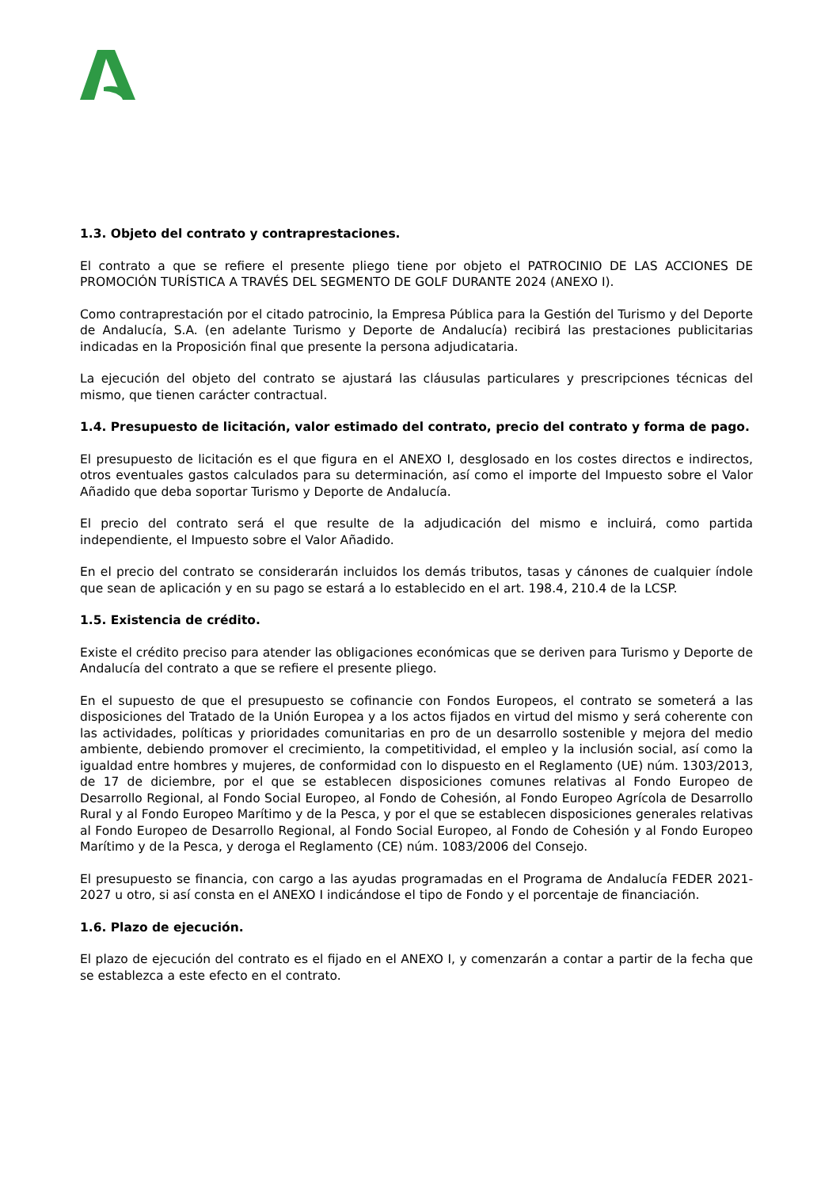1.3. Objeto del contrato y contraprestaciones.
El contrato a que se refiere el presente pliego tiene por objeto el PATROCINIO DE LAS ACCIONES DE PROMOCIÓN TURÍSTICA A TRAVÉS DEL SEGMENTO DE GOLF DURANTE 2024 (ANEXO I).
Como contraprestación por el citado patrocinio, la Empresa Pública para la Gestión del Turismo y del Deporte de Andalucía, S.A. (en adelante Turismo y Deporte de Andalucía) recibirá las prestaciones publicitarias indicadas en la Proposición final que presente la persona adjudicataria.
La ejecución del objeto del contrato se ajustará las cláusulas particulares y prescripciones técnicas del mismo, que tienen carácter contractual.
1.4. Presupuesto de licitación, valor estimado del contrato, precio del contrato y forma de pago.
El presupuesto de licitación es el que figura en el ANEXO I, desglosado en los costes directos e indirectos, otros eventuales gastos calculados para su determinación, así como el importe del Impuesto sobre el Valor Añadido que deba soportar Turismo y Deporte de Andalucía.
El precio del contrato será el que resulte de la adjudicación del mismo e incluirá, como partida independiente, el Impuesto sobre el Valor Añadido.
En el precio del contrato se considerarán incluidos los demás tributos, tasas y cánones de cualquier índole que sean de aplicación y en su pago se estará a lo establecido en el art. 198.4, 210.4 de la LCSP.
1.5. Existencia de crédito.
Existe el crédito preciso para atender las obligaciones económicas que se deriven para Turismo y Deporte de Andalucía del contrato a que se refiere el presente pliego.
En el supuesto de que el presupuesto se cofinancie con Fondos Europeos, el contrato se someterá a las disposiciones del Tratado de la Unión Europea y a los actos fijados en virtud del mismo y será coherente con las actividades, políticas y prioridades comunitarias en pro de un desarrollo sostenible y mejora del medio ambiente, debiendo promover el crecimiento, la competitividad, el empleo y la inclusión social, así como la igualdad entre hombres y mujeres, de conformidad con lo dispuesto en el Reglamento (UE) núm. 1303/2013, de 17 de diciembre, por el que se establecen disposiciones comunes relativas al Fondo Europeo de Desarrollo Regional, al Fondo Social Europeo, al Fondo de Cohesión, al Fondo Europeo Agrícola de Desarrollo Rural y al Fondo Europeo Marítimo y de la Pesca, y por el que se establecen disposiciones generales relativas al Fondo Europeo de Desarrollo Regional, al Fondo Social Europeo, al Fondo de Cohesión y al Fondo Europeo Marítimo y de la Pesca, y deroga el Reglamento (CE) núm. 1083/2006 del Consejo.
El presupuesto se financia, con cargo a las ayudas programadas en el Programa de Andalucía FEDER 2021-2027 u otro, si así consta en el ANEXO I indicándose el tipo de Fondo y el porcentaje de financiación.
1.6. Plazo de ejecución.
El plazo de ejecución del contrato es el fijado en el ANEXO I, y comenzarán a contar a partir de la fecha que se establezca a este efecto en el contrato.